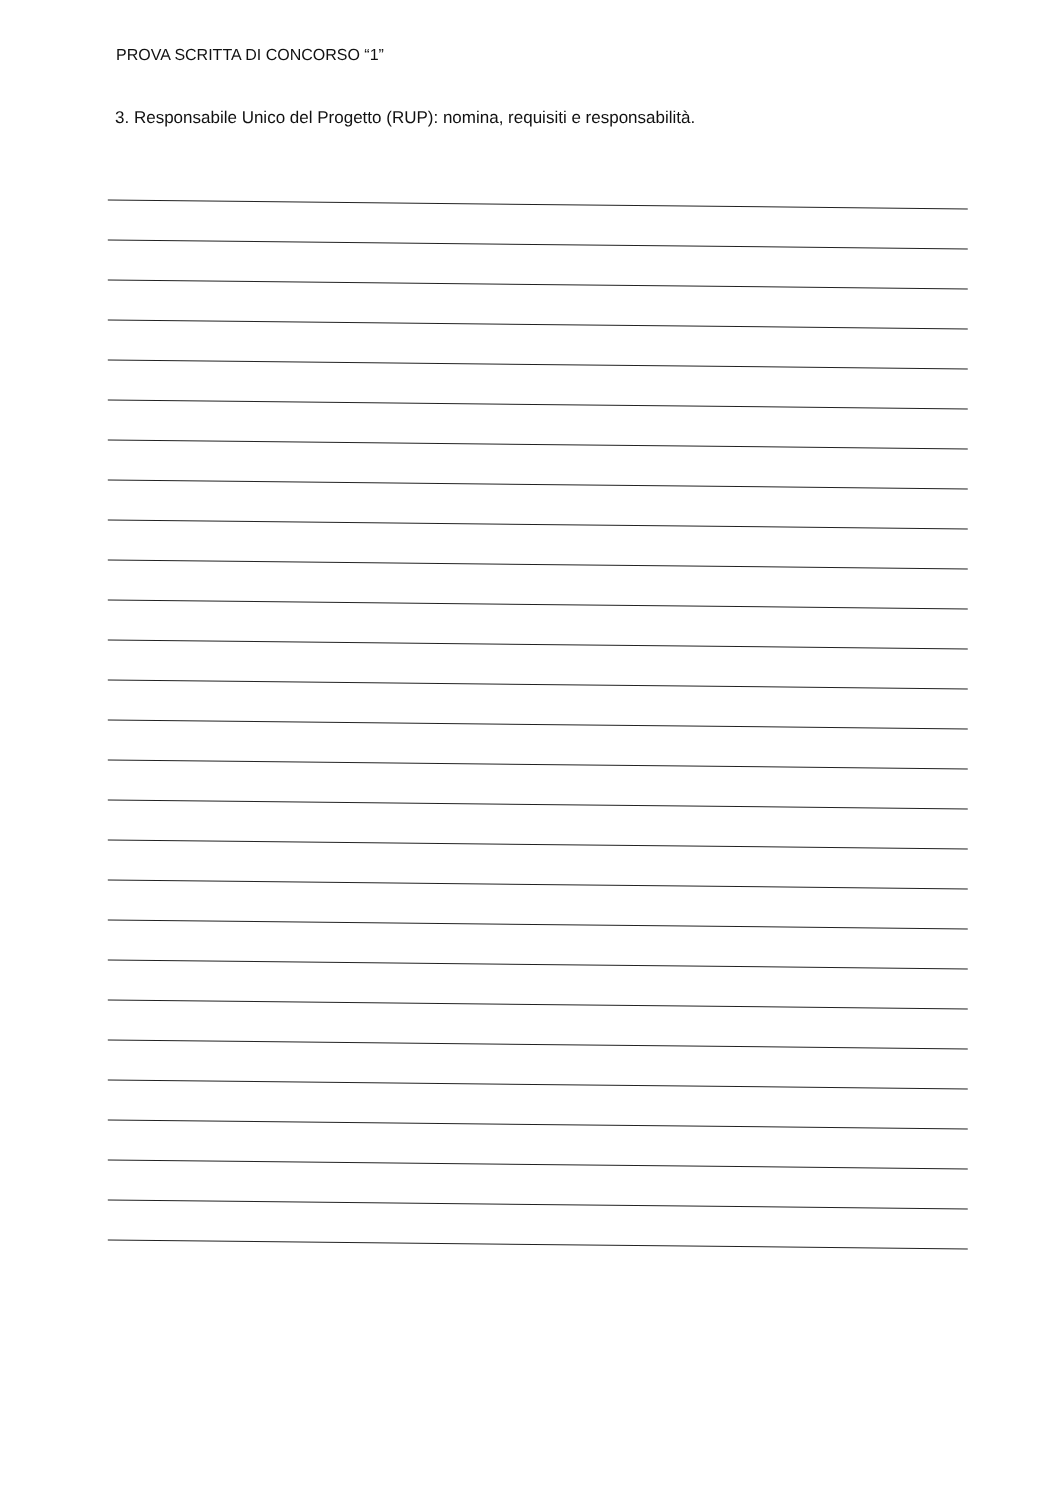PROVA SCRITTA DI CONCORSO “1”
3. Responsabile Unico del Progetto (RUP): nomina, requisiti e responsabilità.